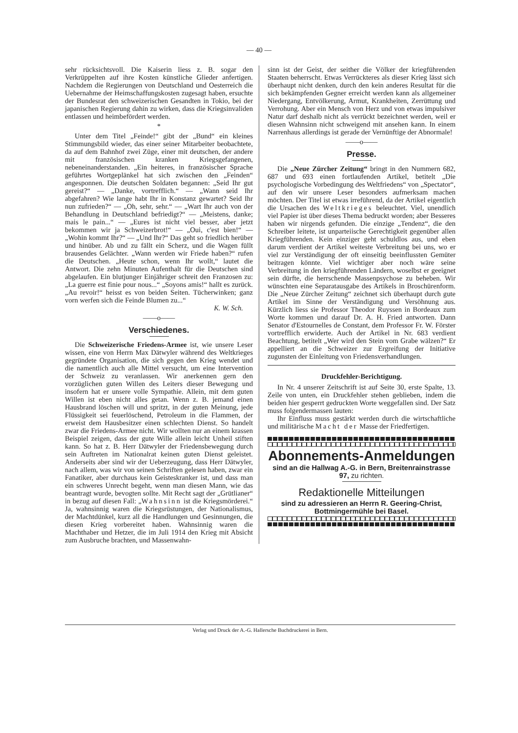— 40 —
sehr rücksichtsvoll. Die Kaiserin liess z. B. sogar den Verkrüppelten auf ihre Kosten künstliche Glieder anfertigen. Nachdem die Regierungen von Deutschland und Oesterreich die Uebernahme der Heimschaffungskosten zugesagt haben, ersuchte der Bundesrat den schweizerischen Gesandten in Tokio, bei der japanischen Regierung dahin zu wirken, dass die Kriegsinvaliden entlassen und heimbefördert werden.
*
Unter dem Titel „Feinde!“ gibt der „Bund“ ein kleines Stimmungsbild wieder, das einer seiner Mitarbeiter beobachtete, da auf dem Bahnhof zwei Züge, einer mit deutschen, der andere mit französischen kranken Kriegsgefangenen, nebeneinanderstanden. „Ein heiteres, in französischer Sprache geführtes Wortgeplänkel hat sich zwischen den „Feinden“ angesponnen. Die deutschen Soldaten begannen: „Seid Ihr gut gereist?“ — „Danke, vortrefflich.“ — „Wann seid Ihr abgefahren? Wie lange habt Ihr in Konstanz gewartet? Seid Ihr nun zufrieden?“ — „Oh, sehr, sehr.“ — „Wart Ihr auch von der Behandlung in Deutschland befriedigt?“ — „Meistens, danke; mais le pain...“ — „Eures ist nicht viel besser, aber jetzt bekommen wir ja Schweizerbrot!“ — „Oui, c'est bien!“ — „Wohin kommt Ihr?“ — „Und Ihr?“ Das geht so friedlich herüber und hinüber. Ab und zu fällt ein Scherz, und die Wagen füllt brausendes Gelächter. „Wann werden wir Friede haben?“ rufen die Deutschen. „Heute schon, wenn Ihr wollt,“ lautet die Antwort. Die zehn Minuten Aufenthalt für die Deutschen sind abgelaufen. Ein blutjunger Einjähriger schreit den Franzosen zu: „La guerre est finie pour nous...“ „Soyons amis!“ hallt es zurück. „Au revoir!“ heisst es von beiden Seiten. Tücherwinken; ganz vorn werfen sich die Feinde Blumen zu...“
K. W. Sch.
——o——
Verschiedenes.
Die Schweizerische Friedens-Armee ist, wie unsere Leser wissen, eine von Herrn Max Dätwyler während des Weltkrieges gegründete Organisation, die sich gegen den Krieg wendet und die namentlich auch alle Mittel versucht, um eine Intervention der Schweiz zu veranlassen. Wir anerkennen gern den vorzüglichen guten Willen des Leiters dieser Bewegung und insofern hat er unsere volle Sympathie. Allein, mit dem guten Willen ist eben nicht alles getan. Wenn z. B. jemand einen Hausbrand löschen will und spritzt, in der guten Meinung, jede Flüssigkeit sei feuerlöschend, Petroleum in die Flammen, der erweist dem Hausbesitzer einen schlechten Dienst. So handelt zwar die Friedens-Armee nicht. Wir wollten nur an einem krassen Beispiel zeigen, dass der gute Wille allein leicht Unheil stiften kann. So hat z. B. Herr Dätwyler der Friedensbewegung durch sein Auftreten im Nationalrat keinen guten Dienst geleistet. Anderseits aber sind wir der Ueberzeugung, dass Herr Dätwyler, nach allem, was wir von seinen Schriften gelesen haben, zwar ein Fanatiker, aber durchaus kein Geisteskranker ist, und dass man ein schweres Unrecht begeht, wenn man diesen Mann, wie das beantragt wurde, bevogten sollte. Mit Recht sagt der „Grütlianer“ in bezug auf diesen Fall: „Wahnsinn ist die Kriegsmörderei.“ Ja, wahnsinnig waren die Kriegsrüstungen, der Nationalismus, der Machtdünkel, kurz all die Handlungen und Gesinnungen, die diesen Krieg vorbereitet haben. Wahnsinnig waren die Machthaber und Hetzer, die im Juli 1914 den Krieg mit Absicht zum Ausbruche brachten, und Massenwahn-
sinn ist der Geist, der seither die Völker der kriegführenden Staaten beherrscht. Etwas Verrückteres als dieser Krieg lässt sich überhaupt nicht denken, durch den kein anderes Resultat für die sich bekämpfenden Gegner erreicht werden kann als allgemeiner Niedergang, Entvölkerung, Armut, Krankheiten, Zerrüttung und Verrohung. Aber ein Mensch von Herz und von etwas impulsiver Natur darf deshalb nicht als verrückt bezeichnet werden, weil er diesen Wahnsinn nicht schweigend mit ansehen kann. In einem Narrenhaus allerdings ist gerade der Vernünftige der Abnormale!
——o——
Presse.
Die „Neue Zürcher Zeitung“ bringt in den Nummern 682, 687 und 693 einen fortlaufenden Artikel, betitelt „Die psychologische Vorbedingung des Weltfriedens“ von „Spectator“, auf den wir unsere Leser besonders aufmerksam machen möchten. Der Titel ist etwas irreführend, da der Artikel eigentlich die Ursachen des Weltkrieges beleuchtet. Viel, unendlich viel Papier ist über dieses Thema bedruckt worden; aber Besseres haben wir nirgends gefunden. Die einzige „Tendenz“, die den Schreiber leitete, ist unparteiische Gerechtigkeit gegenüber allen Kriegführenden. Kein einziger geht schuldlos aus, und eben darum verdient der Artikel weiteste Verbreitung bei uns, wo er viel zur Verständigung der oft einseitig beeinflussten Gemüter beitragen könnte. Viel wichtiger aber noch wäre seine Verbreitung in den kriegführenden Ländern, woselbst er geeignet sein dürfte, die herrschende Massenpsychose zu beheben. Wir wünschten eine Separatausgabe des Artikels in Broschürenform. Die „Neue Zürcher Zeitung“ zeichnet sich überhaupt durch gute Artikel im Sinne der Verständigung und Versöhnung aus. Kürzlich liess sie Professor Theodor Ruyssen in Bordeaux zum Worte kommen und darauf Dr. A. H. Fried antworten. Dann Senator d'Estournelles de Constant, dem Professor Fr. W. Förster vortrefflich erwiderte. Auch der Artikel in Nr. 683 verdient Beachtung, betitelt „Wer wird den Stein vom Grabe wälzen?“ Er appelliert an die Schweizer zur Ergreifung der Initiative zugunsten der Einleitung von Friedensverhandlungen.
Druckfehler-Berichtigung.
In Nr. 4 unserer Zeitschrift ist auf Seite 30, erste Spalte, 13. Zeile von unten, ein Druckfehler stehen geblieben, indem die beiden hier gesperrt gedruckten Worte weggefallen sind. Der Satz muss folgendermassen lauten:
Ihr Einfluss muss gestärkt werden durch die wirtschaftliche und militärische Macht der Masse der Friedfertigen.
Abonnements-Anmeldungen
sind an die Hallwag A.-G. in Bern, Breitenrainstrasse 97, zu richten.
Redaktionelle Mitteilungen
sind zu adressieren an Herrn R. Geering-Christ, Bottmingermühle bei Basel.
Verlag und Druck der A.-G. Hallersche Buchdruckerei in Bern.